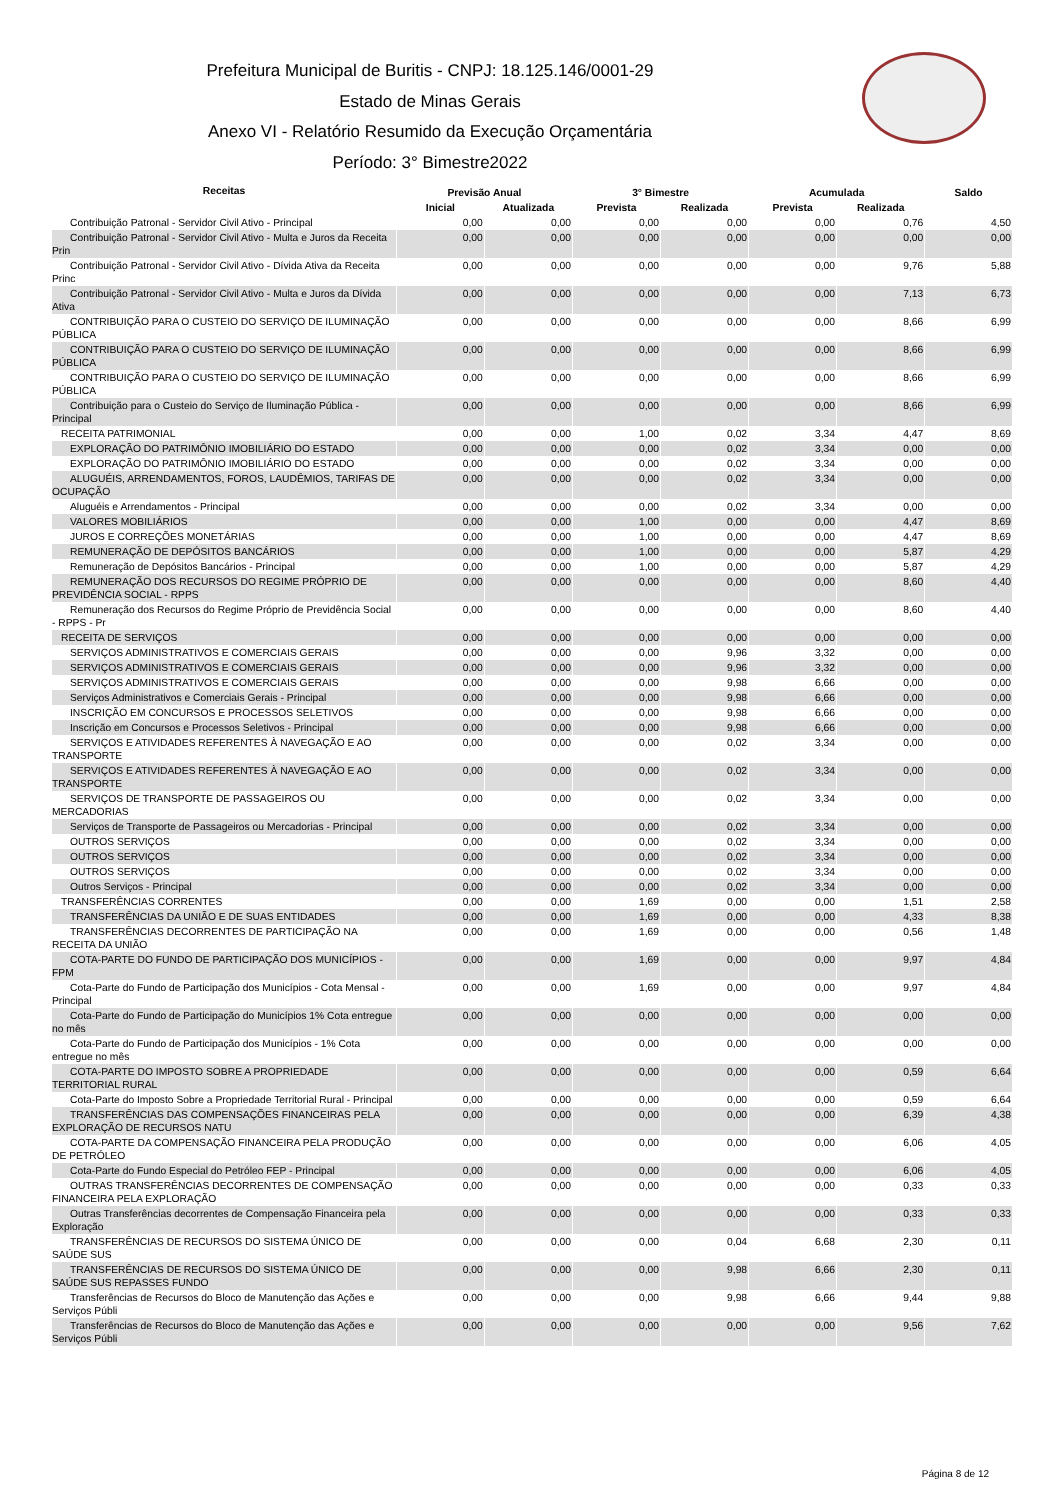Prefeitura Municipal de Buritis - CNPJ: 18.125.146/0001-29
Estado de Minas Gerais
Anexo VI - Relatório Resumido da Execução Orçamentária
Período: 3° Bimestre2022
| Receitas | Previsão Anual | | 3° Bimestre | | Acumulada | | Saldo |
| --- | --- | --- | --- | --- | --- | --- | --- |
| | Inicial | Atualizada | Prevista | Realizada | Prevista | Realizada | |
| Contribuição Patronal - Servidor Civil Ativo - Principal | 0,00 | 0,00 | 0,00 | 0,00 | 0,00 | 0,76 | 4,50 |
| Contribuição Patronal - Servidor Civil Ativo - Multa e Juros da Receita Prin | 0,00 | 0,00 | 0,00 | 0,00 | 0,00 | 0,00 | 0,00 |
| Contribuição Patronal - Servidor Civil Ativo - Dívida Ativa da Receita Princ | 0,00 | 0,00 | 0,00 | 0,00 | 0,00 | 9,76 | 5,88 |
| Contribuição Patronal - Servidor Civil Ativo - Multa e Juros da Dívida Ativa | 0,00 | 0,00 | 0,00 | 0,00 | 0,00 | 7,13 | 6,73 |
| CONTRIBUIÇÃO PARA O CUSTEIO DO SERVIÇO DE ILUMINAÇÃO PÚBLICA | 0,00 | 0,00 | 0,00 | 0,00 | 0,00 | 8,66 | 6,99 |
| CONTRIBUIÇÃO PARA O CUSTEIO DO SERVIÇO DE ILUMINAÇÃO PÚBLICA | 0,00 | 0,00 | 0,00 | 0,00 | 0,00 | 8,66 | 6,99 |
| CONTRIBUIÇÃO PARA O CUSTEIO DO SERVIÇO DE ILUMINAÇÃO PÚBLICA | 0,00 | 0,00 | 0,00 | 0,00 | 0,00 | 8,66 | 6,99 |
| Contribuição para o Custeio do Serviço de Iluminação Pública - Principal | 0,00 | 0,00 | 0,00 | 0,00 | 0,00 | 8,66 | 6,99 |
| RECEITA PATRIMONIAL | 0,00 | 0,00 | 1,00 | 0,02 | 3,34 | 4,47 | 8,69 |
| EXPLORAÇÃO DO PATRIMÔNIO IMOBILIÁRIO DO ESTADO | 0,00 | 0,00 | 0,00 | 0,02 | 3,34 | 0,00 | 0,00 |
| EXPLORAÇÃO DO PATRIMÔNIO IMOBILIÁRIO DO ESTADO | 0,00 | 0,00 | 0,00 | 0,02 | 3,34 | 0,00 | 0,00 |
| ALUGUÉIS, ARRENDAMENTOS, FOROS, LAUDÊMIOS, TARIFAS DE OCUPAÇÃO | 0,00 | 0,00 | 0,00 | 0,02 | 3,34 | 0,00 | 0,00 |
| Aluguéis e Arrendamentos - Principal | 0,00 | 0,00 | 0,00 | 0,02 | 3,34 | 0,00 | 0,00 |
| VALORES MOBILIÁRIOS | 0,00 | 0,00 | 1,00 | 0,00 | 0,00 | 4,47 | 8,69 |
| JUROS E CORREÇÕES MONETÁRIAS | 0,00 | 0,00 | 1,00 | 0,00 | 0,00 | 4,47 | 8,69 |
| REMUNERAÇÃO DE DEPÓSITOS BANCÁRIOS | 0,00 | 0,00 | 1,00 | 0,00 | 0,00 | 5,87 | 4,29 |
| Remuneração de Depósitos Bancários - Principal | 0,00 | 0,00 | 1,00 | 0,00 | 0,00 | 5,87 | 4,29 |
| REMUNERAÇÃO DOS RECURSOS DO REGIME PRÓPRIO DE PREVIDÊNCIA SOCIAL - RPPS | 0,00 | 0,00 | 0,00 | 0,00 | 0,00 | 8,60 | 4,40 |
| Remuneração dos Recursos do Regime Próprio de Previdência Social - RPPS - Pr | 0,00 | 0,00 | 0,00 | 0,00 | 0,00 | 8,60 | 4,40 |
| RECEITA DE SERVIÇOS | 0,00 | 0,00 | 0,00 | 0,00 | 0,00 | 0,00 | 0,00 |
| SERVIÇOS ADMINISTRATIVOS E COMERCIAIS GERAIS | 0,00 | 0,00 | 0,00 | 9,96 | 3,32 | 0,00 | 0,00 |
| SERVIÇOS ADMINISTRATIVOS E COMERCIAIS GERAIS | 0,00 | 0,00 | 0,00 | 9,96 | 3,32 | 0,00 | 0,00 |
| SERVIÇOS ADMINISTRATIVOS E COMERCIAIS GERAIS | 0,00 | 0,00 | 0,00 | 9,98 | 6,66 | 0,00 | 0,00 |
| Serviços Administrativos e Comerciais Gerais - Principal | 0,00 | 0,00 | 0,00 | 9,98 | 6,66 | 0,00 | 0,00 |
| INSCRIÇÃO EM CONCURSOS E PROCESSOS SELETIVOS | 0,00 | 0,00 | 0,00 | 9,98 | 6,66 | 0,00 | 0,00 |
| Inscrição em Concursos e Processos Seletivos - Principal | 0,00 | 0,00 | 0,00 | 9,98 | 6,66 | 0,00 | 0,00 |
| SERVIÇOS E ATIVIDADES REFERENTES À NAVEGAÇÃO E AO TRANSPORTE | 0,00 | 0,00 | 0,00 | 0,02 | 3,34 | 0,00 | 0,00 |
| SERVIÇOS E ATIVIDADES REFERENTES À NAVEGAÇÃO E AO TRANSPORTE | 0,00 | 0,00 | 0,00 | 0,02 | 3,34 | 0,00 | 0,00 |
| SERVIÇOS DE TRANSPORTE DE PASSAGEIROS OU MERCADORIAS | 0,00 | 0,00 | 0,00 | 0,02 | 3,34 | 0,00 | 0,00 |
| Serviços de Transporte de Passageiros ou Mercadorias - Principal | 0,00 | 0,00 | 0,00 | 0,02 | 3,34 | 0,00 | 0,00 |
| OUTROS SERVIÇOS | 0,00 | 0,00 | 0,00 | 0,02 | 3,34 | 0,00 | 0,00 |
| OUTROS SERVIÇOS | 0,00 | 0,00 | 0,00 | 0,02 | 3,34 | 0,00 | 0,00 |
| OUTROS SERVIÇOS | 0,00 | 0,00 | 0,00 | 0,02 | 3,34 | 0,00 | 0,00 |
| Outros Serviços - Principal | 0,00 | 0,00 | 0,00 | 0,02 | 3,34 | 0,00 | 0,00 |
| TRANSFERÊNCIAS CORRENTES | 0,00 | 0,00 | 1,69 | 0,00 | 0,00 | 1,51 | 2,58 |
| TRANSFERÊNCIAS DA UNIÃO E DE SUAS ENTIDADES | 0,00 | 0,00 | 1,69 | 0,00 | 0,00 | 4,33 | 8,38 |
| TRANSFERÊNCIAS DECORRENTES DE PARTICIPAÇÃO NA RECEITA DA UNIÃO | 0,00 | 0,00 | 1,69 | 0,00 | 0,00 | 0,56 | 1,48 |
| COTA-PARTE DO FUNDO DE PARTICIPAÇÃO DOS MUNICÍPIOS - FPM | 0,00 | 0,00 | 1,69 | 0,00 | 0,00 | 9,97 | 4,84 |
| Cota-Parte do Fundo de Participação dos Municípios - Cota Mensal - Principal | 0,00 | 0,00 | 1,69 | 0,00 | 0,00 | 9,97 | 4,84 |
| Cota-Parte do Fundo de Participação do Municípios 1% Cota entregue no mês | 0,00 | 0,00 | 0,00 | 0,00 | 0,00 | 0,00 | 0,00 |
| Cota-Parte do Fundo de Participação dos Municípios - 1% Cota entregue no mês | 0,00 | 0,00 | 0,00 | 0,00 | 0,00 | 0,00 | 0,00 |
| COTA-PARTE DO IMPOSTO SOBRE A PROPRIEDADE TERRITORIAL RURAL | 0,00 | 0,00 | 0,00 | 0,00 | 0,00 | 0,59 | 6,64 |
| Cota-Parte do Imposto Sobre a Propriedade Territorial Rural - Principal | 0,00 | 0,00 | 0,00 | 0,00 | 0,00 | 0,59 | 6,64 |
| TRANSFERÊNCIAS DAS COMPENSAÇÕES FINANCEIRAS PELA EXPLORAÇÃO DE RECURSOS NATU | 0,00 | 0,00 | 0,00 | 0,00 | 0,00 | 6,39 | 4,38 |
| COTA-PARTE DA COMPENSAÇÃO FINANCEIRA PELA PRODUÇÃO DE PETRÓLEO | 0,00 | 0,00 | 0,00 | 0,00 | 0,00 | 6,06 | 4,05 |
| Cota-Parte do Fundo Especial do Petróleo FEP - Principal | 0,00 | 0,00 | 0,00 | 0,00 | 0,00 | 6,06 | 4,05 |
| OUTRAS TRANSFERÊNCIAS DECORRENTES DE COMPENSAÇÃO FINANCEIRA PELA EXPLORAÇÃO | 0,00 | 0,00 | 0,00 | 0,00 | 0,00 | 0,33 | 0,33 |
| Outras Transferências decorrentes de Compensação Financeira pela Exploração | 0,00 | 0,00 | 0,00 | 0,00 | 0,00 | 0,33 | 0,33 |
| TRANSFERÊNCIAS DE RECURSOS DO SISTEMA ÚNICO DE SAÚDE SUS | 0,00 | 0,00 | 0,00 | 0,04 | 6,68 | 2,30 | 0,11 |
| TRANSFERÊNCIAS DE RECURSOS DO SISTEMA ÚNICO DE SAÚDE SUS REPASSES FUNDO | 0,00 | 0,00 | 0,00 | 9,98 | 6,66 | 2,30 | 0,11 |
| Transferências de Recursos do Bloco de Manutenção das Ações e Serviços Públi | 0,00 | 0,00 | 0,00 | 9,98 | 6,66 | 9,44 | 9,88 |
| Transferências de Recursos do Bloco de Manutenção das Ações e Serviços Públi | 0,00 | 0,00 | 0,00 | 0,00 | 0,00 | 9,56 | 7,62 |
Página 8 de 12